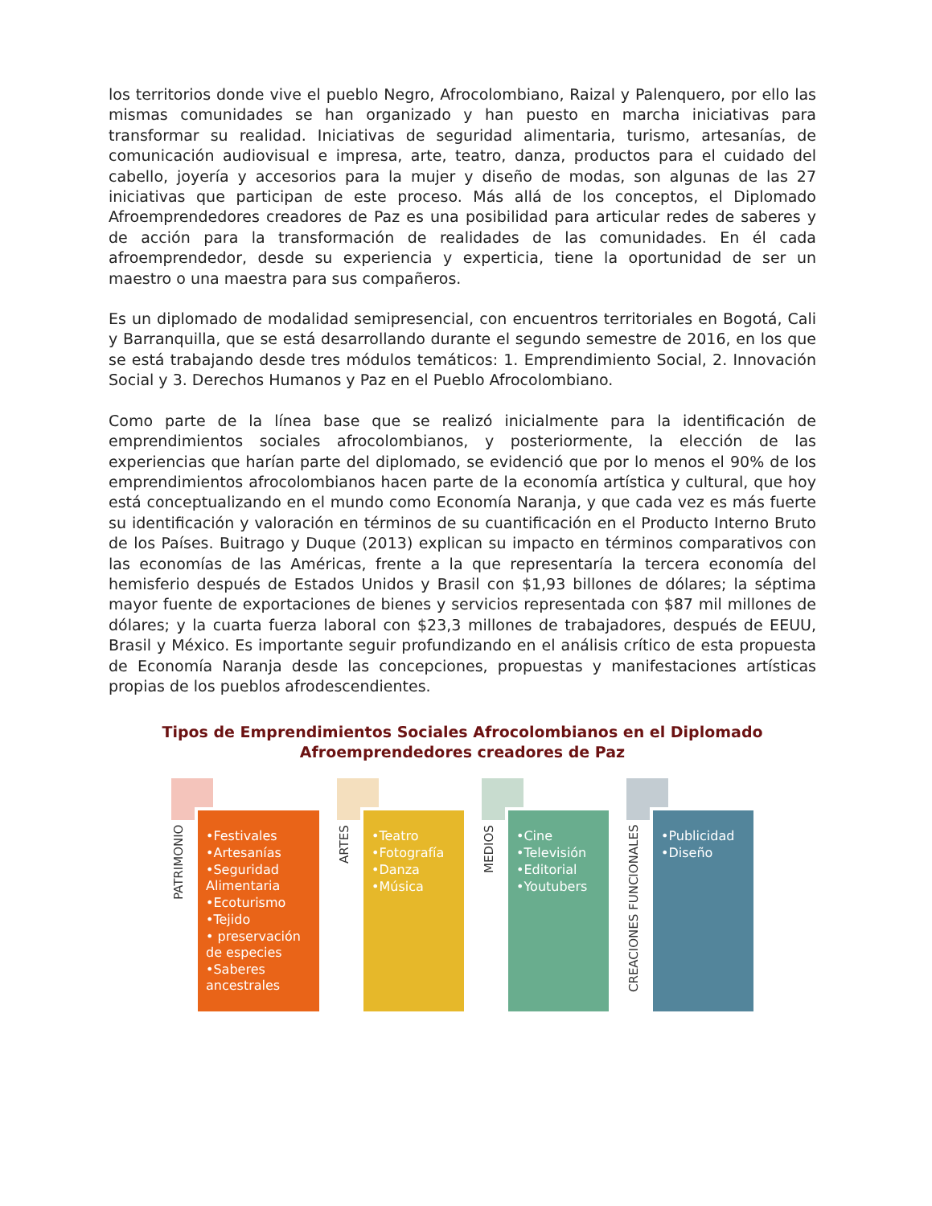los territorios donde vive el pueblo Negro, Afrocolombiano, Raizal y Palenquero, por ello las mismas comunidades se han organizado y han puesto en marcha iniciativas para transformar su realidad. Iniciativas de seguridad alimentaria, turismo, artesanías, de comunicación audiovisual e impresa, arte, teatro, danza, productos para el cuidado del cabello, joyería y accesorios para la mujer y diseño de modas, son algunas de las 27 iniciativas que participan de este proceso. Más allá de los conceptos, el Diplomado Afroemprendedores creadores de Paz es una posibilidad para articular redes de saberes y de acción para la transformación de realidades de las comunidades. En él cada afroemprendedor, desde su experiencia y experticia, tiene la oportunidad de ser un maestro o una maestra para sus compañeros.
Es un diplomado de modalidad semipresencial, con encuentros territoriales en Bogotá, Cali y Barranquilla, que se está desarrollando durante el segundo semestre de 2016, en los que se está trabajando desde tres módulos temáticos: 1. Emprendimiento Social, 2. Innovación Social y 3. Derechos Humanos y Paz en el Pueblo Afrocolombiano.
Como parte de la línea base que se realizó inicialmente para la identificación de emprendimientos sociales afrocolombianos, y posteriormente, la elección de las experiencias que harían parte del diplomado, se evidenció que por lo menos el 90% de los emprendimientos afrocolombianos hacen parte de la economía artística y cultural, que hoy está conceptualizando en el mundo como Economía Naranja, y que cada vez es más fuerte su identificación y valoración en términos de su cuantificación en el Producto Interno Bruto de los Países. Buitrago y Duque (2013) explican su impacto en términos comparativos con las economías de las Américas, frente a la que representaría la tercera economía del hemisferio después de Estados Unidos y Brasil con $1,93 billones de dólares; la séptima mayor fuente de exportaciones de bienes y servicios representada con $87 mil millones de dólares; y la cuarta fuerza laboral con $23,3 millones de trabajadores, después de EEUU, Brasil y México. Es importante seguir profundizando en el análisis crítico de esta propuesta de Economía Naranja desde las concepciones, propuestas y manifestaciones artísticas propias de los pueblos afrodescendientes.
Tipos de Emprendimientos Sociales Afrocolombianos en el Diplomado
Afroemprendedores creadores de Paz
PATRIMONIO
•Festivales
•Artesanías
•Seguridad Alimentaria
•Ecoturismo
•Tejido
• preservación de especies
•Saberes ancestrales
ARTES
•Teatro
•Fotografía
•Danza
•Música
MEDIOS
•Cine
•Televisión
•Editorial
•Youtubers
CREACIONES FUNCIONALES
•Publicidad
•Diseño